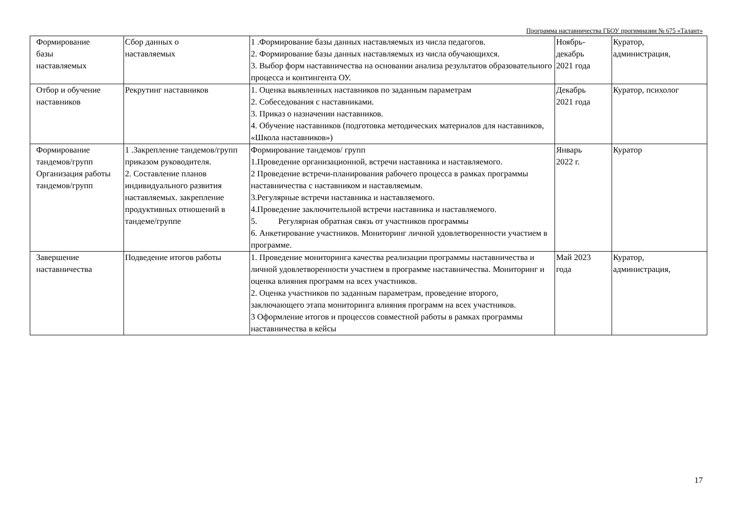Программа наставничества ГБОУ прогимназии № 675 «Талант»
| Формирование базы наставляемых | Сбор данных о наставляемых | 1 .Формирование базы данных наставляемых из числа педагогов. 2. Формирование базы данных наставляемых из числа обучающихся. 3. Выбор форм наставничества на основании анализа результатов образовательного процесса и контингента ОУ. | Ноябрь- декабрь 2021 года | Куратор, администрация, |
| Отбор и обучение наставников | Рекрутинг наставников | 1. Оценка выявленных наставников по заданным параметрам 2. Собеседования с наставниками. 3. Приказ о назначении наставников. 4. Обучение наставников (подготовка методических материалов для наставников, «Школа наставников») | Декабрь 2021 года | Куратор, психолог |
| Формирование тандемов/групп Организация работы тандемов/групп | 1 .Закрепление тандемов/групп приказом руководителя. 2. Составление планов индивидуального развития наставляемых. закрепление продуктивных отношений в тандеме/группе | Формирование тандемов/ групп 1.Проведение организационной, встречи наставника и наставляемого. 2 Проведение встречи-планирования рабочего процесса в рамках программы наставничества с наставником и наставляемым. 3.Регулярные встречи наставника и наставляемого. 4.Проведение заключительной встречи наставника и наставляемого. 5. Регулярная обратная связь от участников программы 6. Анкетирование участников. Мониторинг личной удовлетворенности участием в программе. | Январь 2022 г. | Куратор |
| Завершение наставничества | Подведение итогов работы | 1. Проведение мониторинга качества реализации программы наставничества и личной удовлетворенности участием в программе наставничества. Мониторинг и оценка влияния программ на всех участников. 2. Оценка участников по заданным параметрам, проведение второго, заключающего этапа мониторинга влияния программ на всех участников. 3 Оформление итогов и процессов совместной работы в рамках программы наставничества в кейсы | Май 2023 года | Куратор, администрация, |
17